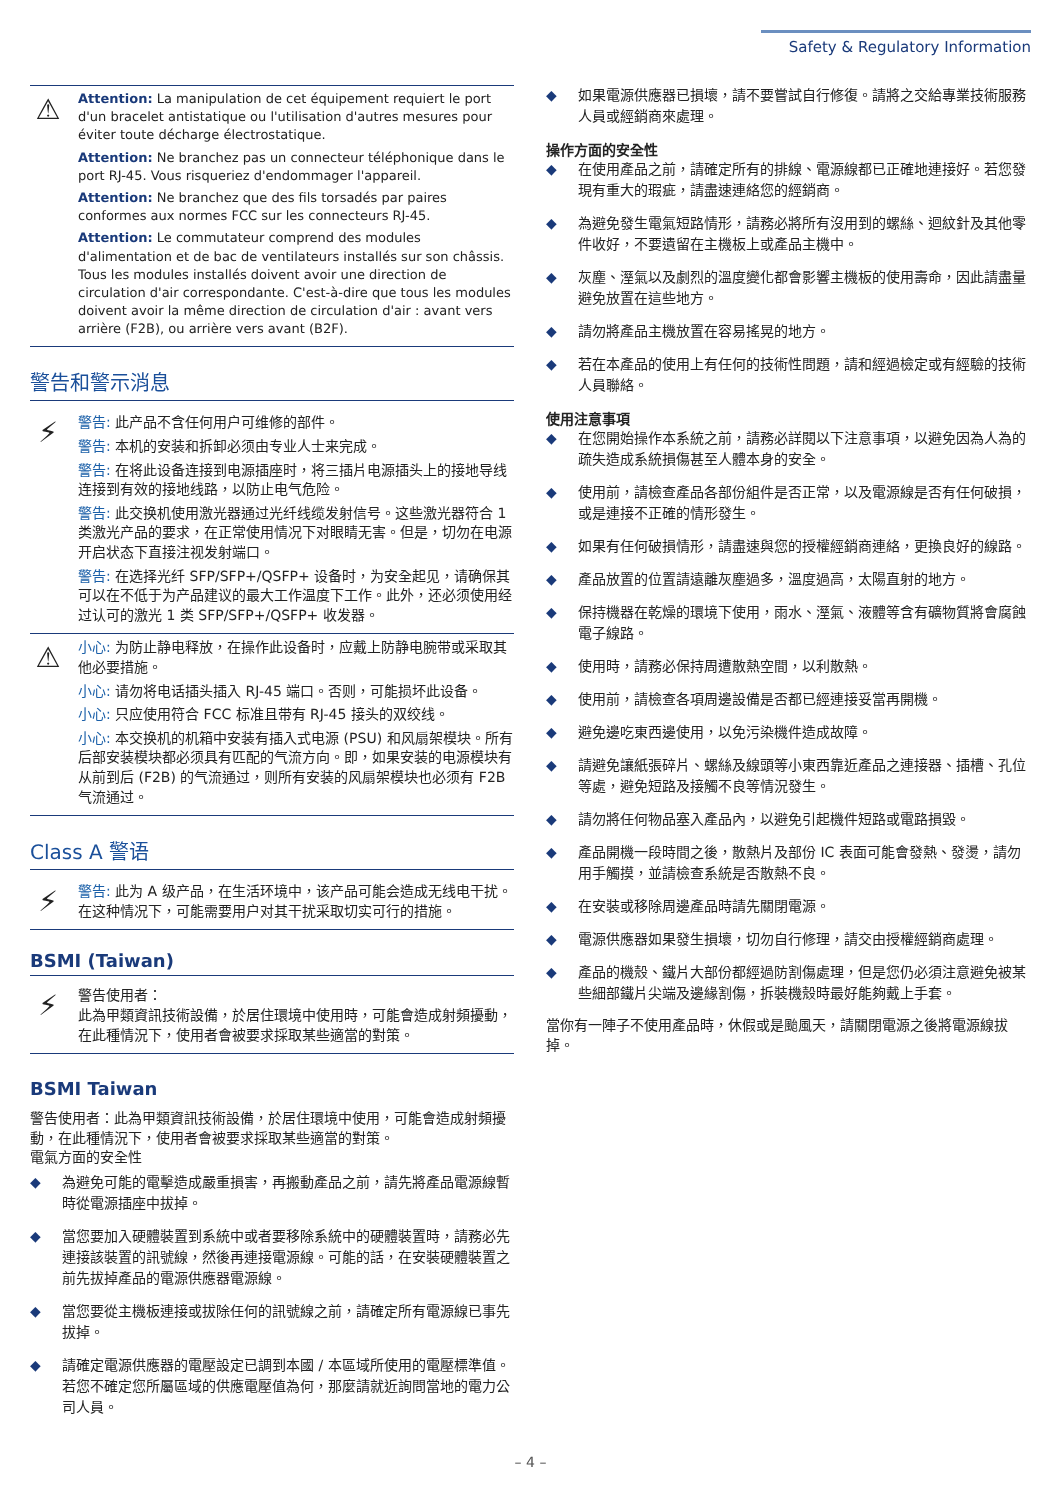Safety & Regulatory Information
⚠
Attention: La manipulation de cet équipement requiert le port d'un bracelet antistatique ou l'utilisation d'autres mesures pour éviter toute décharge électrostatique.
Attention: Ne branchez pas un connecteur téléphonique dans le port RJ-45. Vous risqueriez d'endommager l'appareil.
Attention: Ne branchez que des fils torsadés par paires conformes aux normes FCC sur les connecteurs RJ-45.
Attention: Le commutateur comprend des modules d'alimentation et de bac de ventilateurs installés sur son châssis. Tous les modules installés doivent avoir une direction de circulation d'air correspondante. C'est-à-dire que tous les modules doivent avoir la même direction de circulation d'air : avant vers arrière (F2B), ou arrière vers avant (B2F).
警告和警示消息
⚡
警告: 此产品不含任何用户可维修的部件。
警告: 本机的安装和拆卸必须由专业人士来完成。
警告: 在将此设备连接到电源插座时，将三插片电源插头上的接地导线连接到有效的接地线路，以防止电气危险。
警告: 此交换机使用激光器通过光纤线缆发射信号。这些激光器符合 1 类激光产品的要求，在正常使用情况下对眼睛无害。但是，切勿在电源开启状态下直接注视发射端口。
警告: 在选择光纤 SFP/SFP+/QSFP+ 设备时，为安全起见，请确保其可以在不低于为产品建议的最大工作温度下工作。此外，还必须使用经过认可的激光 1 类 SFP/SFP+/QSFP+ 收发器。
⚠
小心: 为防止静电释放，在操作此设备时，应戴上防静电腕带或采取其他必要措施。
小心: 请勿将电话插头插入 RJ-45 端口。否则，可能损坏此设备。
小心: 只应使用符合 FCC 标准且带有 RJ-45 接头的双绞线。
小心: 本交换机的机箱中安装有插入式电源 (PSU) 和风扇架模块。所有后部安装模块都必须具有匹配的气流方向。即，如果安装的电源模块有从前到后 (F2B) 的气流通过，则所有安装的风扇架模块也必须有 F2B 气流通过。
Class A 警语
⚡
警告: 此为 A 级产品，在生活环境中，该产品可能会造成无线电干扰。在这种情况下，可能需要用户对其干扰采取切实可行的措施。
BSMI (Taiwan)
⚡
警告使用者：
此為甲類資訊技術設備，於居住環境中使用時，可能會造成射頻擾動，在此種情況下，使用者會被要求採取某些適當的對策。
BSMI Taiwan
警告使用者：此為甲類資訊技術設備，於居住環境中使用，可能會造成射頻擾動，在此種情況下，使用者會被要求採取某些適當的對策。
電氣方面的安全性
◆ 為避免可能的電擊造成嚴重損害，再搬動產品之前，請先將產品電源線暫時從電源插座中拔掉。
◆ 當您要加入硬體裝置到系統中或者要移除系統中的硬體裝置時，請務必先連接該裝置的訊號線，然後再連接電源線。可能的話，在安裝硬體裝置之前先拔掉產品的電源供應器電源線。
◆ 當您要從主機板連接或拔除任何的訊號線之前，請確定所有電源線已事先拔掉。
◆ 請確定電源供應器的電壓設定已調到本國 / 本區域所使用的電壓標準值。若您不確定您所屬區域的供應電壓值為何，那麼請就近詢問當地的電力公司人員。
◆ 如果電源供應器已損壞，請不要嘗試自行修復。請將之交給專業技術服務人員或經銷商來處理。
操作方面的安全性
◆ 在使用產品之前，請確定所有的排線、電源線都已正確地連接好。若您發現有重大的瑕疵，請盡速連絡您的經銷商。
◆ 為避免發生電氣短路情形，請務必將所有沒用到的螺絲、迴紋針及其他零件收好，不要遺留在主機板上或產品主機中。
◆ 灰塵、溼氣以及劇烈的溫度變化都會影響主機板的使用壽命，因此請盡量避免放置在這些地方。
◆ 請勿將產品主機放置在容易搖晃的地方。
◆ 若在本產品的使用上有任何的技術性問題，請和經過檢定或有經驗的技術人員聯絡。
使用注意事項
◆ 在您開始操作本系統之前，請務必詳閱以下注意事項，以避免因為人為的疏失造成系統損傷甚至人體本身的安全。
◆ 使用前，請檢查產品各部份組件是否正常，以及電源線是否有任何破損，或是連接不正確的情形發生。
◆ 如果有任何破損情形，請盡速與您的授權經銷商連絡，更換良好的線路。
◆ 產品放置的位置請遠離灰塵過多，溫度過高，太陽直射的地方。
◆ 保持機器在乾燥的環境下使用，雨水、溼氣、液體等含有礦物質將會腐蝕電子線路。
◆ 使用時，請務必保持周遭散熱空間，以利散熱。
◆ 使用前，請檢查各項周邊設備是否都已經連接妥當再開機。
◆ 避免邊吃東西邊使用，以免污染機件造成故障。
◆ 請避免讓紙張碎片、螺絲及線頭等小東西靠近產品之連接器、插槽、孔位等處，避免短路及接觸不良等情況發生。
◆ 請勿將任何物品塞入產品內，以避免引起機件短路或電路損毀。
◆ 產品開機一段時間之後，散熱片及部份 IC 表面可能會發熱、發燙，請勿用手觸摸，並請檢查系統是否散熱不良。
◆ 在安裝或移除周邊產品時請先關閉電源。
◆ 電源供應器如果發生損壞，切勿自行修理，請交由授權經銷商處理。
◆ 產品的機殼、鐵片大部份都經過防割傷處理，但是您仍必須注意避免被某些細部鐵片尖端及邊緣割傷，拆裝機殼時最好能夠戴上手套。
當你有一陣子不使用產品時，休假或是颱風天，請關閉電源之後將電源線拔掉。
– 4 –